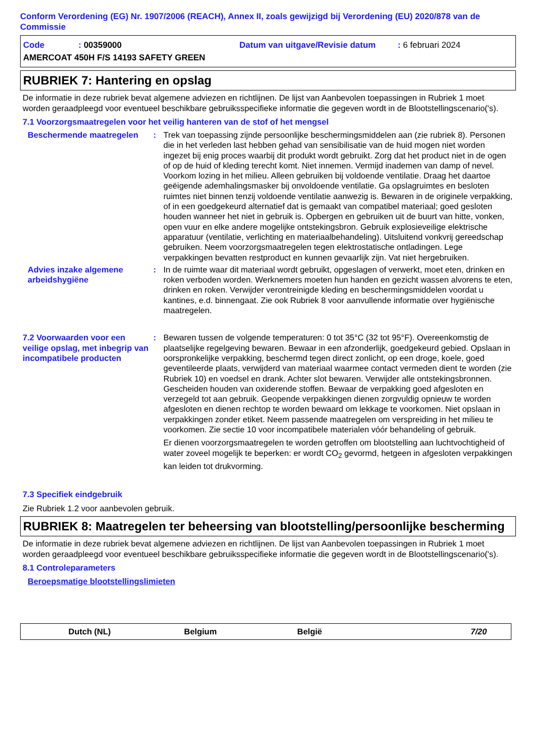Conform Verordening (EG) Nr. 1907/2006 (REACH), Annex II, zoals gewijzigd bij Verordening (EU) 2020/878 van de Commissie
Code: 00359000 Datum van uitgave/Revisie datum: 6 februari 2024
AMERCOAT 450H F/S 14193 SAFETY GREEN
RUBRIEK 7: Hantering en opslag
De informatie in deze rubriek bevat algemene adviezen en richtlijnen. De lijst van Aanbevolen toepassingen in Rubriek 1 moet worden geraadpleegd voor eventueel beschikbare gebruiksspecifieke informatie die gegeven wordt in de Blootstellingscenario('s).
7.1 Voorzorgsmaatregelen voor het veilig hanteren van de stof of het mengsel
Beschermende maatregelen : Trek van toepassing zijnde persoonlijke beschermingsmiddelen aan (zie rubriek 8). Personen die in het verleden last hebben gehad van sensibilisatie van de huid mogen niet worden ingezet bij enig proces waarbij dit produkt wordt gebruikt. Zorg dat het product niet in de ogen of op de huid of kleding terecht komt. Niet innemen. Vermijd inademen van damp of nevel. Voorkom lozing in het milieu. Alleen gebruiken bij voldoende ventilatie. Draag het daartoe geëigende ademhalingsmasker bij onvoldoende ventilatie. Ga opslagruimtes en besloten ruimtes niet binnen tenzij voldoende ventilatie aanwezig is. Bewaren in de originele verpakking, of in een goedgekeurd alternatief dat is gemaakt van compatibel materiaal; goed gesloten houden wanneer het niet in gebruik is. Opbergen en gebruiken uit de buurt van hitte, vonken, open vuur en elke andere mogelijke ontstekingsbron. Gebruik explosieveilige elektrische apparatuur (ventilatie, verlichting en materiaalbehandeling). Uitsluitend vonkvrij gereedschap gebruiken. Neem voorzorgsmaatregelen tegen elektrostatische ontladingen. Lege verpakkingen bevatten restproduct en kunnen gevaarlijk zijn. Vat niet hergebruiken.
Advies inzake algemene arbeidshygiëne
: In de ruimte waar dit materiaal wordt gebruikt, opgeslagen of verwerkt, moet eten, drinken en roken verboden worden. Werknemers moeten hun handen en gezicht wassen alvorens te eten, drinken en roken. Verwijder verontreinigde kleding en beschermingsmiddelen voordat u kantines, e.d. binnengaat. Zie ook Rubriek 8 voor aanvullende informatie over hygiënische maatregelen.
7.2 Voorwaarden voor een veilige opslag, met inbegrip van incompatibele producten
: Bewaren tussen de volgende temperaturen: 0 tot 35°C (32 tot 95°F). Overeenkomstig de plaatselijke regelgeving bewaren. Bewaar in een afzonderlijk, goedgekeurd gebied. Opslaan in oorspronkelijke verpakking, beschermd tegen direct zonlicht, op een droge, koele, goed geventileerde plaats, verwijderd van materiaal waarmee contact vermeden dient te worden (zie Rubriek 10) en voedsel en drank. Achter slot bewaren. Verwijder alle ontstekingsbronnen. Gescheiden houden van oxiderende stoffen. Bewaar de verpakking goed afgesloten en verzegeld tot aan gebruik. Geopende verpakkingen dienen zorgvuldig opnieuw te worden afgesloten en dienen rechtop te worden bewaard om lekkage te voorkomen. Niet opslaan in verpakkingen zonder etiket. Neem passende maatregelen om verspreiding in het milieu te voorkomen. Zie sectie 10 voor incompatibele materialen vóór behandeling of gebruik.
Er dienen voorzorgsmaatregelen te worden getroffen om blootstelling aan luchtvochtigheid of water zoveel mogelijk te beperken: er wordt CO<sub>2</sub> gevormd, hetgeen in afgesloten verpakkingen kan leiden tot drukvorming.
7.3 Specifiek eindgebruik
Zie Rubriek 1.2 voor aanbevolen gebruik.
RUBRIEK 8: Maatregelen ter beheersing van blootstelling/persoonlijke bescherming
De informatie in deze rubriek bevat algemene adviezen en richtlijnen. De lijst van Aanbevolen toepassingen in Rubriek 1 moet worden geraadpleegd voor eventueel beschikbare gebruiksspecifieke informatie die gegeven wordt in de Blootstellingscenario('s).
8.1 Controleparameters
Beroepsmatige blootstellingslimieten
Dutch (NL) Belgium België 7/20